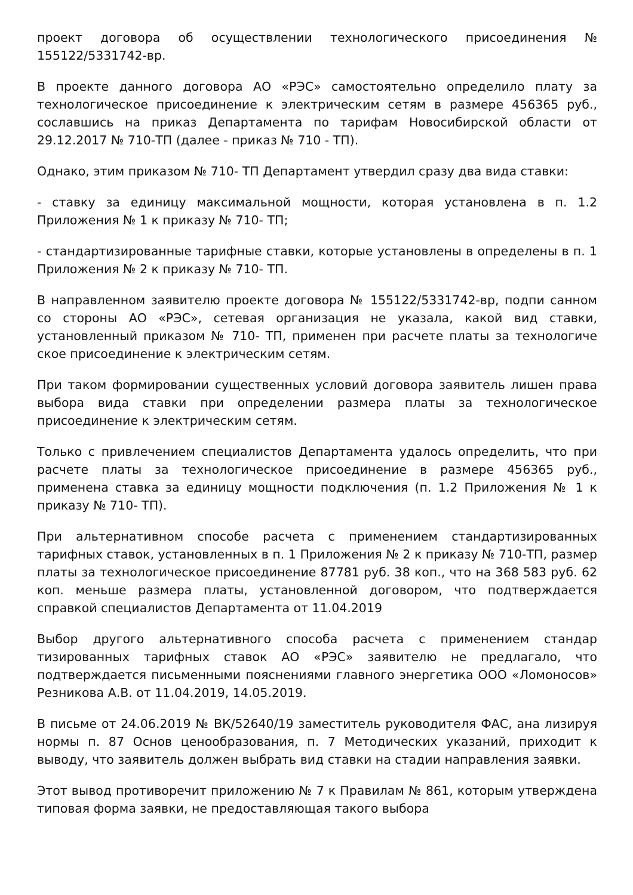проект договора об осуществлении технологического присоединения № 155122/5331742-вр.
В проекте данного договора АО «РЭС» самостоятельно определило плату за технологическое присоединение к электрическим сетям в размере 456365 руб., сославшись на приказ Департамента по тарифам Новосибирской области от 29.12.2017 № 710-ТП (далее - приказ № 710 - ТП).
Однако, этим приказом № 710- ТП Департамент утвердил сразу два вида ставки:
- ставку за единицу максимальной мощности, которая установлена в п. 1.2 Приложения № 1 к приказу № 710- ТП;
- стандартизированные тарифные ставки, которые установлены в определены в п. 1 Приложения № 2 к приказу № 710- ТП.
В направленном заявителю проекте договора № 155122/5331742-вр, подпи санном со стороны АО «РЭС», сетевая организация не указала, какой вид ставки, установленный приказом № 710- ТП, применен при расчете платы за технологиче ское присоединение к электрическим сетям.
При таком формировании существенных условий договора заявитель лишен права выбора вида ставки при определении размера платы за технологическое присоединение к электрическим сетям.
Только с привлечением специалистов Департамента удалось определить, что при расчете платы за технологическое присоединение в размере 456365 руб., применена ставка за единицу мощности подключения (п. 1.2 Приложения № 1 к приказу № 710- ТП).
При альтернативном способе расчета с применением стандартизированных тарифных ставок, установленных в п. 1 Приложения № 2 к приказу № 710-ТП, размер платы за технологическое присоединение 87781 руб. 38 коп., что на 368 583 руб. 62 коп. меньше размера платы, установленной договором, что подтверждается справкой специалистов Департамента от 11.04.2019
Выбор другого альтернативного способа расчета с применением стандар тизированных тарифных ставок АО «РЭС» заявителю не предлагало, что подтверждается письменными пояснениями главного энергетика ООО «Ломоносов» Резникова А.В. от 11.04.2019, 14.05.2019.
В письме от 24.06.2019 № ВК/52640/19 заместитель руководителя ФАС, ана лизируя нормы п. 87 Основ ценообразования, п. 7 Методических указаний, приходит к выводу, что заявитель должен выбрать вид ставки на стадии направления заявки.
Этот вывод противоречит приложению № 7 к Правилам № 861, которым утверждена типовая форма заявки, не предоставляющая такого выбора